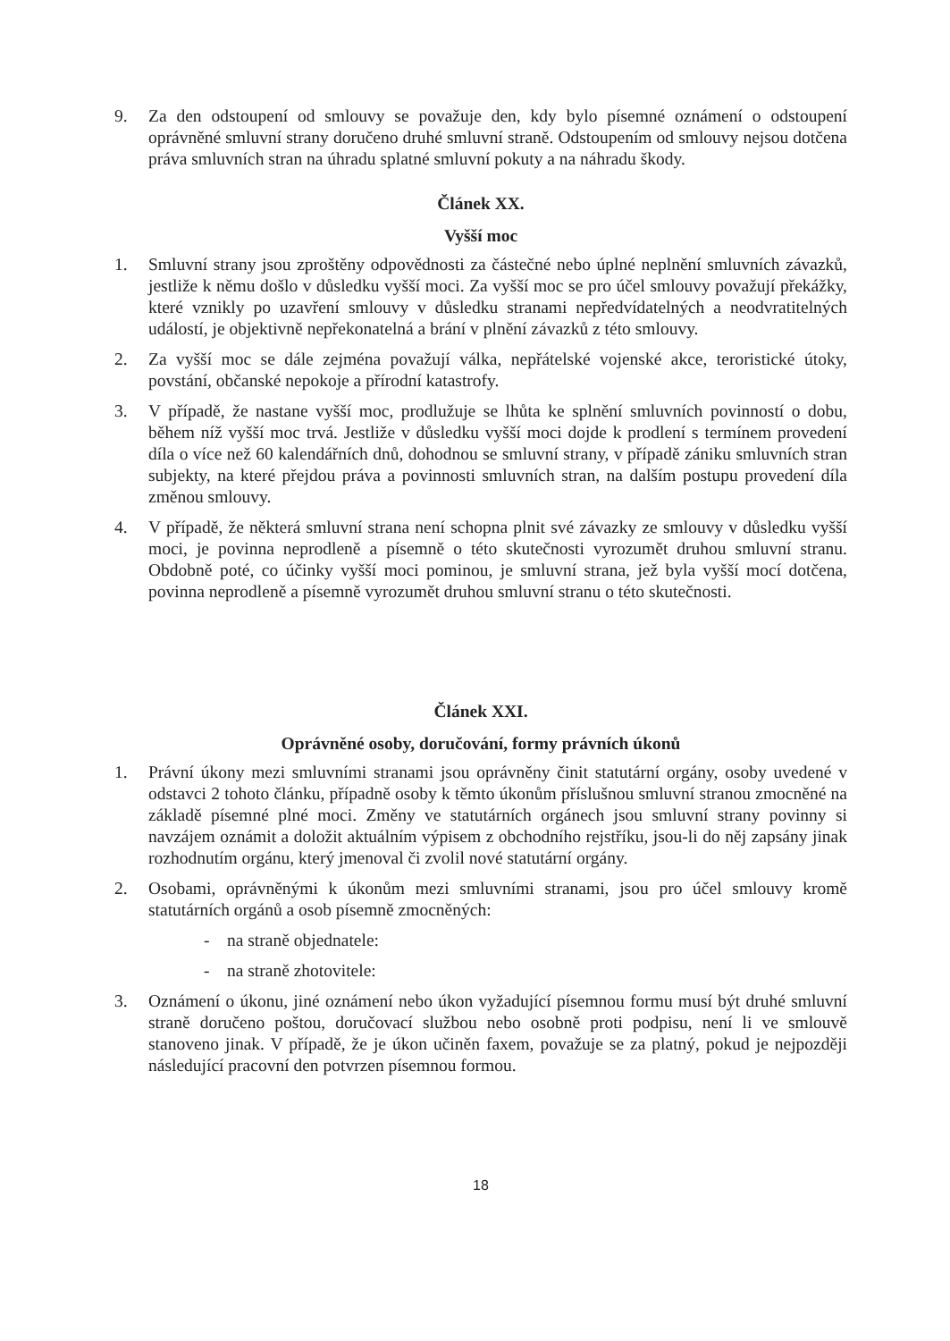9. Za den odstoupení od smlouvy se považuje den, kdy bylo písemné oznámení o odstoupení oprávněné smluvní strany doručeno druhé smluvní straně. Odstoupením od smlouvy nejsou dotčena práva smluvních stran na úhradu splatné smluvní pokuty a na náhradu škody.
Článek XX.
Vyšší moc
1. Smluvní strany jsou zproštěny odpovědnosti za částečné nebo úplné neplnění smluvních závazků, jestliže k němu došlo v důsledku vyšší moci. Za vyšší moc se pro účel smlouvy považují překážky, které vznikly po uzavření smlouvy v důsledku stranami nepředvídatelných a neodvratitelných událostí, je objektivně nepřekonatelná a brání v plnění závazků z této smlouvy.
2. Za vyšší moc se dále zejména považují válka, nepřátelské vojenské akce, teroristické útoky, povstání, občanské nepokoje a přírodní katastrofy.
3. V případě, že nastane vyšší moc, prodlužuje se lhůta ke splnění smluvních povinností o dobu, během níž vyšší moc trvá. Jestliže v důsledku vyšší moci dojde k prodlení s termínem provedení díla o více než 60 kalendářních dnů, dohodnou se smluvní strany, v případě zániku smluvních stran subjekty, na které přejdou práva a povinnosti smluvních stran, na dalším postupu provedení díla změnou smlouvy.
4. V případě, že některá smluvní strana není schopna plnit své závazky ze smlouvy v důsledku vyšší moci, je povinna neprodleně a písemně o této skutečnosti vyrozumět druhou smluvní stranu. Obdobně poté, co účinky vyšší moci pominou, je smluvní strana, jež byla vyšší mocí dotčena, povinna neprodleně a písemně vyrozumět druhou smluvní stranu o této skutečnosti.
Článek XXI.
Oprávněné osoby, doručování, formy právních úkonů
1. Právní úkony mezi smluvními stranami jsou oprávněny činit statutární orgány, osoby uvedené v odstavci 2 tohoto článku, případně osoby k těmto úkonům příslušnou smluvní stranou zmocněné na základě písemné plné moci. Změny ve statutárních orgánech jsou smluvní strany povinny si navzájem oznámit a doložit aktuálním výpisem z obchodního rejstříku, jsou-li do něj zapsány jinak rozhodnutím orgánu, který jmenoval či zvolil nové statutární orgány.
2. Osobami, oprávněnými k úkonům mezi smluvními stranami, jsou pro účel smlouvy kromě statutárních orgánů a osob písemně zmocněných:
- na straně objednatele:
- na straně zhotovitele:
3. Oznámení o úkonu, jiné oznámení nebo úkon vyžadující písemnou formu musí být druhé smluvní straně doručeno poštou, doručovací službou nebo osobně proti podpisu, není li ve smlouvě stanoveno jinak. V případě, že je úkon učiněn faxem, považuje se za platný, pokud je nejpozději následující pracovní den potvrzen písemnou formou.
18